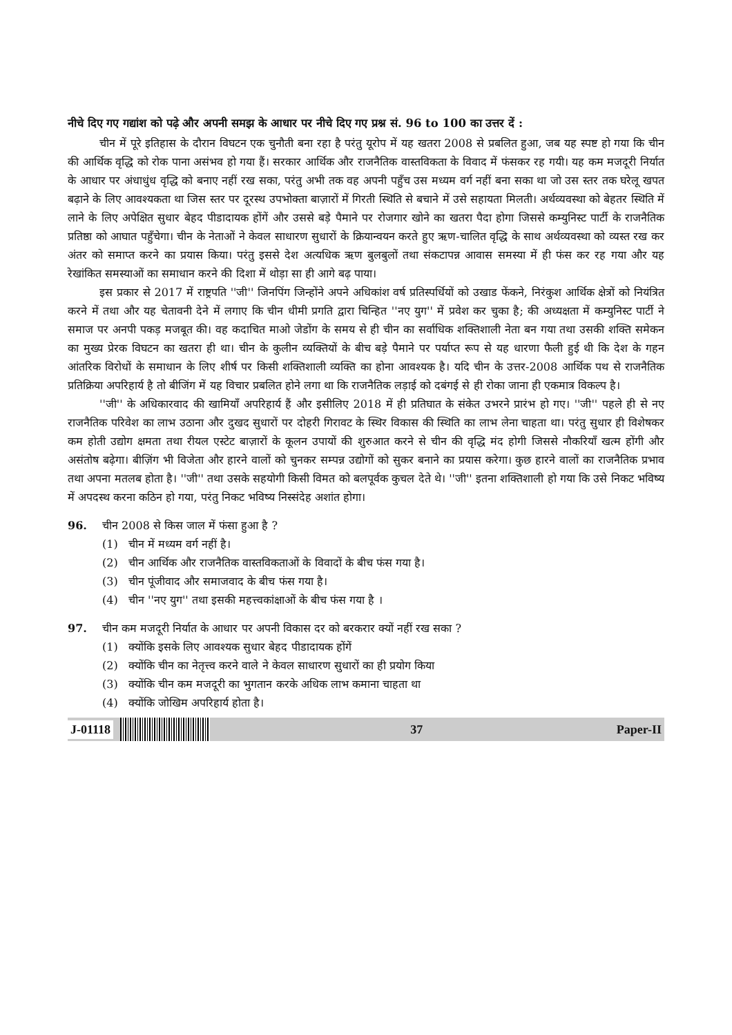नीचे दिए गए गद्यांश को पढ़े और अपनी समझ के आधार पर नीचे दिए गए प्रश्न सं. 96 to 100 का उत्तर दें :
चीन में पूरे इतिहास के दौरान विघटन एक चुनौती बना रहा है परंतु यूरोप में यह खतरा 2008 से प्रबलित हुआ, जब यह स्पष्ट हो गया कि चीन की आर्थिक वृद्धि को रोक पाना असंभव हो गया हैं। सरकार आर्थिक और राजनैतिक वास्तविकता के विवाद में फंसकर रह गयी। यह कम मजदूरी निर्यात के आधार पर अंधाधुंध वृद्धि को बनाए नहीं रख सका, परंतु अभी तक वह अपनी पहुँच उस मध्यम वर्ग नहीं बना सका था जो उस स्तर तक घरेलू खपत बढ़ाने के लिए आवश्यकता था जिस स्तर पर दूरस्थ उपभोक्ता बाज़ारों में गिरती स्थिति से बचाने में उसे सहायता मिलती। अर्थव्यवस्था को बेहतर स्थिति में लाने के लिए अपेक्षित सुधार बेहद पीडादायक होंगें और उससे बड़े पैमाने पर रोजगार खोने का खतरा पैदा होगा जिससे कम्युनिस्ट पार्टी के राजनैतिक प्रतिष्ठा को आघात पहुँचेगा। चीन के नेताओं ने केवल साधारण सुधारों के क्रियान्वयन करते हुए ऋण-चालित वृद्धि के साथ अर्थव्यवस्था को व्यस्त रख कर अंतर को समाप्त करने का प्रयास किया। परंतु इससे देश अत्यधिक ऋण बुलबुलों तथा संकटापन्न आवास समस्या में ही फंस कर रह गया और यह रेखांकित समस्याओं का समाधान करने की दिशा में थोड़ा सा ही आगे बढ़ पाया।
इस प्रकार से 2017 में राष्ट्रपति ''जी'' जिनपिंग जिन्होंने अपने अधिकांश वर्ष प्रतिस्पर्धियों को उखाड फेंकने, निरंकुश आर्थिक क्षेत्रों को नियंत्रित करने में तथा और यह चेतावनी देने में लगाए कि चीन धीमी प्रगति द्वारा चिन्हित ''नए युग'' में प्रवेश कर चुका है; की अध्यक्षता में कम्युनिस्ट पार्टी ने समाज पर अनपी पकड़ मजबूत की। वह कदाचित माओ जेडोंग के समय से ही चीन का सर्वाधिक शक्तिशाली नेता बन गया तथा उसकी शक्ति समेकन का मुख्य प्रेरक विघटन का खतरा ही था। चीन के कुलीन व्यक्तियों के बीच बड़े पैमाने पर पर्याप्त रूप से यह धारणा फैली हुई थी कि देश के गहन आंतरिक विरोधों के समाधान के लिए शीर्ष पर किसी शक्तिशाली व्यक्ति का होना आवश्यक है। यदि चीन के उत्तर-2008 आर्थिक पथ से राजनैतिक प्रतिक्रिया अपरिहार्य है तो बीजिंग में यह विचार प्रबलित होने लगा था कि राजनैतिक लड़ाई को दबंगई से ही रोका जाना ही एकमात्र विकल्प है।
''जी'' के अधिकारवाद की खामियाँ अपरिहार्य हैं और इसीलिए 2018 में ही प्रतिघात के संकेत उभरने प्रारंभ हो गए। ''जी'' पहले ही से नए राजनैतिक परिवेश का लाभ उठाना और दुखद सुधारों पर दोहरी गिरावट के स्थिर विकास की स्थिति का लाभ लेना चाहता था। परंतु सुधार ही विशेषकर कम होती उद्योग क्षमता तथा रीयल एस्टेट बाज़ारों के कूलन उपायों की शुरुआत करने से चीन की वृद्धि मंद होगी जिससे नौकरियाँ खत्म होंगी और असंतोष बढ़ेगा। बीज़िंग भी विजेता और हारने वालों को चुनकर सम्पन्न उद्योगों को सुकर बनाने का प्रयास करेगा। कुछ हारने वालों का राजनैतिक प्रभाव तथा अपना मतलब होता है। ''जी'' तथा उसके सहयोगी किसी विमत को बलपूर्वक कुचल देते थे। ''जी'' इतना शक्तिशाली हो गया कि उसे निकट भविष्य में अपदस्थ करना कठिन हो गया, परंतु निकट भविष्य निस्संदेह अशांत होगा।
96. चीन 2008 से किस जाल में फंसा हुआ है ?
(1) चीन में मध्यम वर्ग नहीं है।
(2) चीन आर्थिक और राजनैतिक वास्तविकताओं के विवादों के बीच फंस गया है।
(3) चीन पूंजीवाद और समाजवाद के बीच फंस गया है।
(4) चीन ''नए युग'' तथा इसकी महत्त्वकांक्षाओं के बीच फंस गया है ।
97. चीन कम मजदूरी निर्यात के आधार पर अपनी विकास दर को बरकरार क्यों नहीं रख सका ?
(1) क्योंकि इसके लिए आवश्यक सुधार बेहद पीडादायक होंगें
(2) क्योंकि चीन का नेतृत्त्व करने वाले ने केवल साधारण सुधारों का ही प्रयोग किया
(3) क्योंकि चीन कम मजदूरी का भुगतान करके अधिक लाभ कमाना चाहता था
(4) क्योंकि जोखिम अपरिहार्य होता है।
J-01118 37 Paper-II